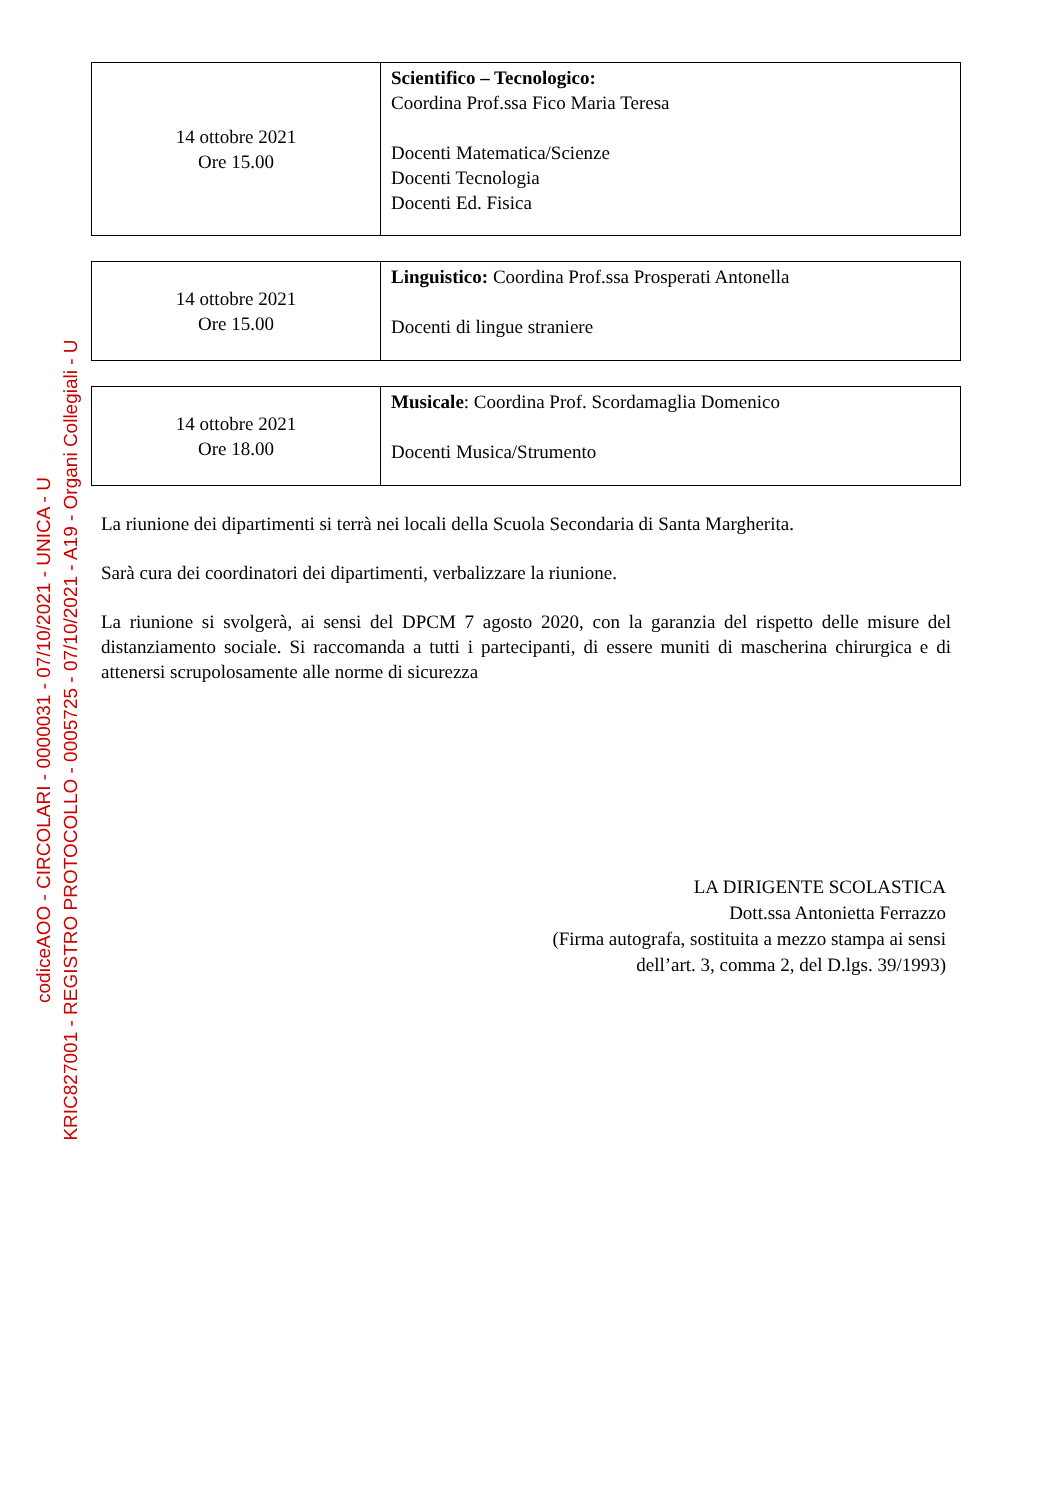codiceAOO - CIRCOLARI - 0000031 - 07/10/2021 - UNICA - U
KRIC827001 - REGISTRO PROTOCOLLO - 0005725 - 07/10/2021 - A19 - Organi Collegiali - U
| 14 ottobre 2021 Ore 15.00 | Scientifico – Tecnologico: Coordina Prof.ssa Fico Maria Teresa Docenti Matematica/Scienze Docenti Tecnologia Docenti Ed. Fisica |
| 14 ottobre 2021 Ore 15.00 | Linguistico: Coordina Prof.ssa Prosperati Antonella Docenti di lingue straniere |
| 14 ottobre 2021 Ore 18.00 | Musicale : Coordina Prof. Scordamaglia Domenico Docenti Musica/Strumento |
La riunione dei dipartimenti si terrà nei locali della Scuola Secondaria di Santa Margherita.
Sarà cura dei coordinatori dei dipartimenti, verbalizzare la riunione.
La riunione si svolgerà, ai sensi del DPCM 7 agosto 2020, con la garanzia del rispetto delle misure del distanziamento sociale. Si raccomanda a tutti i partecipanti, di essere muniti di mascherina chirurgica e di attenersi scrupolosamente alle norme di sicurezza
LA DIRIGENTE SCOLASTICA
Dott.ssa Antonietta Ferrazzo
(Firma autografa, sostituita a mezzo stampa ai sensi
dell’art. 3, comma 2, del D.lgs. 39/1993)